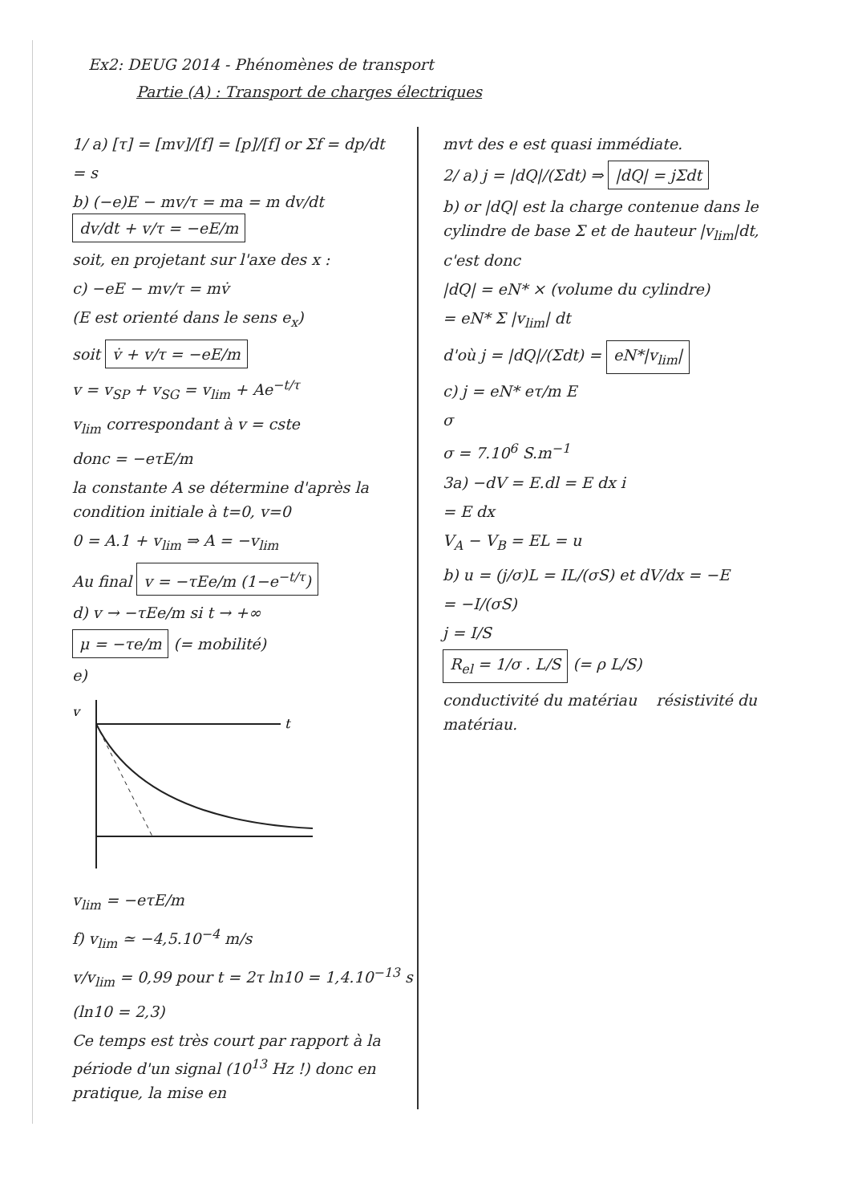Ex2: DEUG 2014 - Phénomènes de transport
Partie (A) : Transport de charges électriques
1/ a) [τ] = [mv]/[f] = [p]/[f] or Σf = dp/dt
= s
b) (−e)E − mv/τ = ma = m dv/dt dv/dt + v/τ = −eE/m
soit, en projetant sur l'axe des x :
c) −eE − mv/τ = mv̇
(E est orienté dans le sens e<sub>x</sub>)
soit v̇ + v/τ = −eE/m
v = v<sub>SP</sub> + v<sub>SG</sub> = v<sub>lim</sub> + Ae<sup>−t/τ</sup>
v<sub>lim</sub> correspondant à v = cste
donc = −eτE/m
la constante A se détermine d'après la condition initiale à t=0, v=0
0 = A.1 + v<sub>lim</sub> ⇒ A = −v<sub>lim</sub>
Au final v = −τEe/m (1−e<sup>−t/τ</sup>)
d) v → −τEe/m si t → +∞
μ = −τe/m (= mobilité)
e)
v
t
v<sub>lim</sub> = −eτE/m
f) v<sub>lim</sub> ≃ −4,5.10<sup>−4</sup> m/s
v/v<sub>lim</sub> = 0,99 pour t = 2τ ln10 = 1,4.10<sup>−13</sup> s
(ln10 = 2,3)
Ce temps est très court par rapport à la période d'un signal (10<sup>13</sup> Hz !) donc en pratique, la mise en
mvt des e est quasi immédiate.
2/ a) j = |dQ|/(Σdt) ⇒ |dQ| = jΣdt
b) or |dQ| est la charge contenue dans le cylindre de base Σ et de hauteur |v<sub>lim</sub>|dt, c'est donc
|dQ| = eN* × (volume du cylindre)
= eN* Σ |v<sub>lim</sub>| dt
d'où j = |dQ|/(Σdt) = eN*|v<sub>lim</sub>|
c) j = eN* eτ/m E
σ
σ = 7.10<sup>6</sup> S.m<sup>−1</sup>
3a) −dV = E.dl = E dx i
= E dx
V<sub>A</sub> − V<sub>B</sub> = EL = u
b) u = (j/σ)L = IL/(σS) et dV/dx = −E
= −I/(σS)
j = I/S
R<sub>el</sub> = 1/σ . L/S (= ρ L/S)
conductivité du matériau résistivité du matériau.